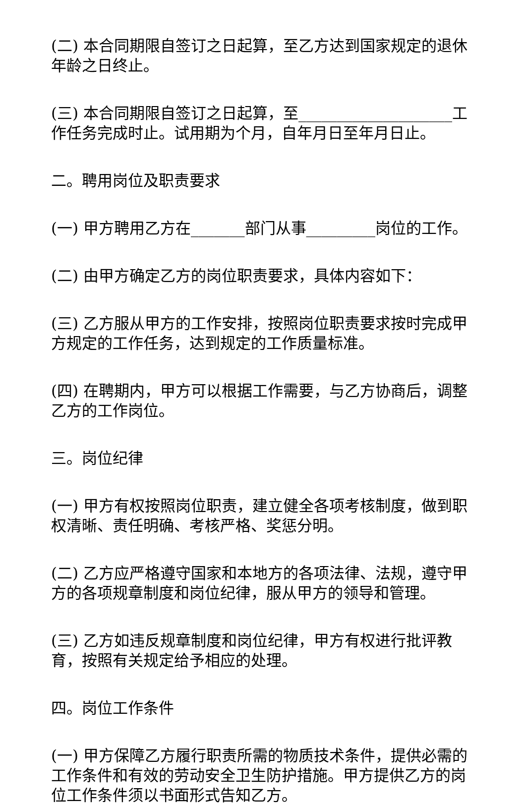(二) 本合同期限自签订之日起算，至乙方达到国家规定的退休年龄之日终止。
(三) 本合同期限自签订之日起算，至____________________工作任务完成时止。试用期为个月，自年月日至年月日止。
二。聘用岗位及职责要求
(一) 甲方聘用乙方在_______部门从事_________岗位的工作。
(二) 由甲方确定乙方的岗位职责要求，具体内容如下：
(三) 乙方服从甲方的工作安排，按照岗位职责要求按时完成甲方规定的工作任务，达到规定的工作质量标准。
(四) 在聘期内，甲方可以根据工作需要，与乙方协商后，调整乙方的工作岗位。
三。岗位纪律
(一) 甲方有权按照岗位职责，建立健全各项考核制度，做到职权清晰、责任明确、考核严格、奖惩分明。
(二) 乙方应严格遵守国家和本地方的各项法律、法规，遵守甲方的各项规章制度和岗位纪律，服从甲方的领导和管理。
(三) 乙方如违反规章制度和岗位纪律，甲方有权进行批评教育，按照有关规定给予相应的处理。
四。岗位工作条件
(一) 甲方保障乙方履行职责所需的物质技术条件，提供必需的工作条件和有效的劳动安全卫生防护措施。甲方提供乙方的岗位工作条件须以书面形式告知乙方。